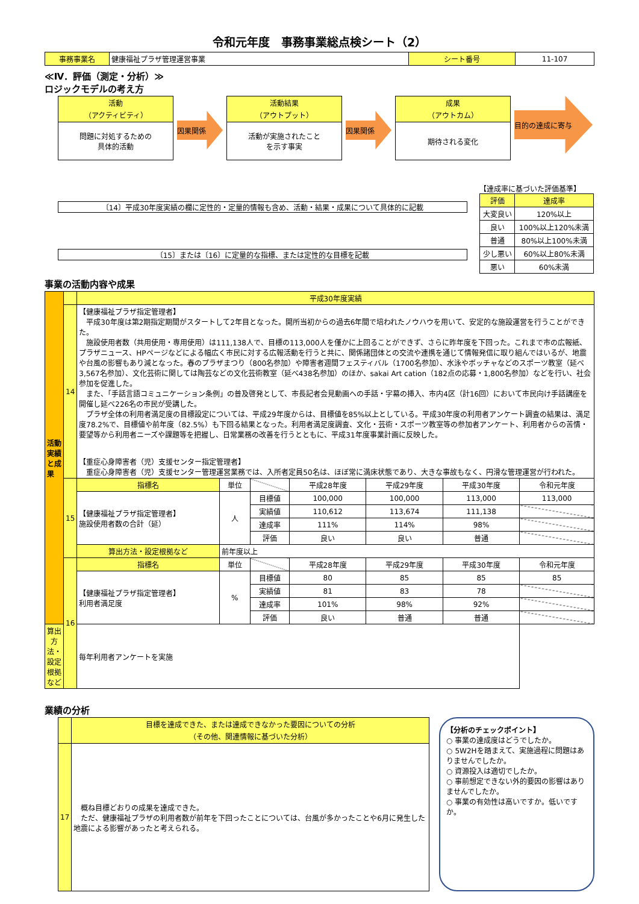令和元年度　事務事業総点検シート（2）
| 事務事業名 | 健康福祉プラザ管理運営事業 | シート番号 | 11-107 |
≪Ⅳ．評価（測定・分析）≫
ロジックモデルの考え方
活動
（アクティビティ）
問題に対処するための
具体的活動
因果関係
活動結果
（アウトプット）
活動が実施されたこと
を示す事実
因果関係
成果
（アウトカム）
期待される変化
目的の達成に寄与
〔14〕平成30年度実績の欄に定性的・定量的情報も含め、活動・結果・成果について具体的に記載
〔15〕または〔16〕に定量的な指標、または定性的な目標を記載
【達成率に基づいた評価基準】
| 評価 | 達成率 |
| 大変良い | 120%以上 |
| 良い | 100%以上120%未満 |
| 普通 | 80%以上100%未満 |
| 少し悪い | 60%以上80%未満 |
| 悪い | 60%未満 |
事業の活動内容や成果
| 活動実績と成果 | | 平成30年度実績 | | | | | | |
| | 14 | 【健康福祉プラザ指定管理者】 平成30年度は第2期指定期間がスタートして2年目となった。開所当初からの過去6年間で培われたノウハウを用いて、安定的な施設運営を行うことができた。 施設使用者数（共用使用・専用使用）は111,138人で、目標の113,000人を僅かに上回ることができず、さらに昨年度を下回った。これまで市の広報紙、プラザニュース、HPページなどによる幅広く市民に対する広報活動を行うと共に、関係諸団体との交流や連携を通じて情報発信に取り組んではいるが、地震や台風の影響もあり減となった。春のプラザまつり（800名参加）や障害者週間フェスティバル（1700名参加）、水泳やボッチャなどのスポーツ教室（延べ3,567名参加）、文化芸術に関しては陶芸などの文化芸術教室（延べ438名参加）のほか、sakai Art cation（182点の応募・1,800名参加）などを行い、社会参加を促進した。 また、「手話言語コミュニケーション条例」の普及啓発として、市長記者会見動画への手話・字幕の挿入、市内4区（計16回）において市民向け手話講座を開催し延べ226名の市民が受講した。 プラザ全体の利用者満足度の目標設定については、平成29年度からは、目標値を85%以上としている。平成30年度の利用者アンケート調査の結果は、満足度78.2%で、目標値や前年度（82.5%）も下回る結果となった。利用者満足度調査、文化・芸術・スポーツ教室等の参加者アンケート、利用者からの苦情・要望等から利用者ニーズや課題等を把握し、日常業務の改善を行うとともに、平成31年度事業計画に反映した。 【重症心身障害者（児）支援センター指定管理者】 重症心身障害者（児）支援センター管理運営業務では、入所者定員50名は、ほぼ常に満床状態であり、大きな事故もなく、円滑な管理運営が行われた。 | | | | | | |
| | 15 | 指標名 | 単位 | | 平成28年度 | 平成29年度 | 平成30年度 | 令和元年度 |
| | | 【健康福祉プラザ指定管理者】 施設使用者数の合計（延） | 人 | 目標値 | 100,000 | 100,000 | 113,000 | 113,000 |
| | | | | 実績値 | 110,612 | 113,674 | 111,138 | |
| | | | | 達成率 | 111% | 114% | 98% | |
| | | | | 評価 | 良い | 良い | 普通 | |
| | | 算出方法・設定根拠など | 前年度以上 | | | | | |
| | 16 | 指標名 | 単位 | | 平成28年度 | 平成29年度 | 平成30年度 | 令和元年度 |
| | | 【健康福祉プラザ指定管理者】 利用者満足度 | % | 目標値 | 80 | 85 | 85 | 85 |
| | | | | 実績値 | 81 | 83 | 78 | |
| | | | | 達成率 | 101% | 98% | 92% | |
| | | | | 評価 | 良い | 普通 | 普通 | |
| 算出方法・設定根拠など | | 毎年利用者アンケートを実施 | | | | | | |
業績の分析
| | 目標を達成できた、または達成できなかった要因についての分析 （その他、関連情報に基づいた分析） |
| 17 | 概ね目標どおりの成果を達成できた。 ただ、健康福祉プラザの利用者数が前年を下回ったことについては、台風が多かったことや6月に発生した地震による影響があったと考えられる。 |
【分析のチェックポイント】
○ 事業の達成度はどうでしたか。
○ 5W2Hを踏まえて、実施過程に問題はありませんでしたか。
○ 資源投入は適切でしたか。
○ 事前想定できない外的要因の影響はありませんでしたか。
○ 事業の有効性は高いですか。低いですか。